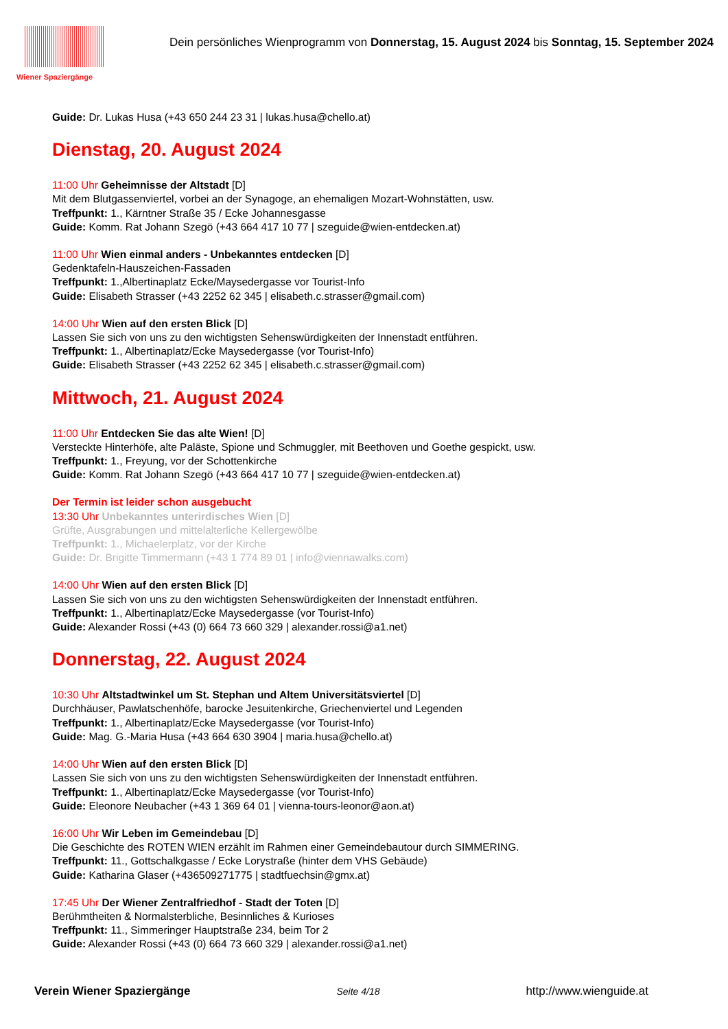Wiener Spaziergänge
Dein persönliches Wienprogramm von Donnerstag, 15. August 2024 bis Sonntag, 15. September 2024
Guide: Dr. Lukas Husa (+43 650 244 23 31 | lukas.husa@chello.at)
Dienstag, 20. August 2024
11:00 Uhr Geheimnisse der Altstadt [D]
Mit dem Blutgassenviertel, vorbei an der Synagoge, an ehemaligen Mozart-Wohnstätten, usw.
Treffpunkt: 1., Kärntner Straße 35 / Ecke Johannesgasse
Guide: Komm. Rat Johann Szegö (+43 664 417 10 77 | szeguide@wien-entdecken.at)
11:00 Uhr Wien einmal anders - Unbekanntes entdecken [D]
Gedenktafeln-Hauszeichen-Fassaden
Treffpunkt: 1.,Albertinaplatz Ecke/Maysedergasse vor Tourist-Info
Guide: Elisabeth Strasser (+43 2252 62 345 | elisabeth.c.strasser@gmail.com)
14:00 Uhr Wien auf den ersten Blick [D]
Lassen Sie sich von uns zu den wichtigsten Sehenswürdigkeiten der Innenstadt entführen.
Treffpunkt: 1., Albertinaplatz/Ecke Maysedergasse (vor Tourist-Info)
Guide: Elisabeth Strasser (+43 2252 62 345 | elisabeth.c.strasser@gmail.com)
Mittwoch, 21. August 2024
11:00 Uhr Entdecken Sie das alte Wien! [D]
Versteckte Hinterhöfe, alte Paläste, Spione und Schmuggler, mit Beethoven und Goethe gespickt, usw.
Treffpunkt: 1., Freyung, vor der Schottenkirche
Guide: Komm. Rat Johann Szegö (+43 664 417 10 77 | szeguide@wien-entdecken.at)
Der Termin ist leider schon ausgebucht
13:30 Uhr Unbekanntes unterirdisches Wien [D]
Grüfte, Ausgrabungen und mittelalterliche Kellergewölbe
Treffpunkt: 1., Michaelerplatz, vor der Kirche
Guide: Dr. Brigitte Timmermann (+43 1 774 89 01 | info@viennawalks.com)
14:00 Uhr Wien auf den ersten Blick [D]
Lassen Sie sich von uns zu den wichtigsten Sehenswürdigkeiten der Innenstadt entführen.
Treffpunkt: 1., Albertinaplatz/Ecke Maysedergasse (vor Tourist-Info)
Guide: Alexander Rossi (+43 (0) 664 73 660 329 | alexander.rossi@a1.net)
Donnerstag, 22. August 2024
10:30 Uhr Altstadtwinkel um St. Stephan und Altem Universitätsviertel [D]
Durchhäuser, Pawlatschenhöfe, barocke Jesuitenkirche, Griechenviertel und Legenden
Treffpunkt: 1., Albertinaplatz/Ecke Maysedergasse (vor Tourist-Info)
Guide: Mag. G.-Maria Husa (+43 664 630 3904 | maria.husa@chello.at)
14:00 Uhr Wien auf den ersten Blick [D]
Lassen Sie sich von uns zu den wichtigsten Sehenswürdigkeiten der Innenstadt entführen.
Treffpunkt: 1., Albertinaplatz/Ecke Maysedergasse (vor Tourist-Info)
Guide: Eleonore Neubacher (+43 1 369 64 01 | vienna-tours-leonor@aon.at)
16:00 Uhr Wir Leben im Gemeindebau [D]
Die Geschichte des ROTEN WIEN erzählt im Rahmen einer Gemeindebautour durch SIMMERING.
Treffpunkt: 11., Gottschalkgasse / Ecke Lorystraße (hinter dem VHS Gebäude)
Guide: Katharina Glaser (+436509271775 | stadtfuechsin@gmx.at)
17:45 Uhr Der Wiener Zentralfriedhof - Stadt der Toten [D]
Berühmtheiten & Normalsterbliche, Besinnliches & Kurioses
Treffpunkt: 11., Simmeringer Hauptstraße 234, beim Tor 2
Guide: Alexander Rossi (+43 (0) 664 73 660 329 | alexander.rossi@a1.net)
Verein Wiener Spaziergänge Seite 4/18 http://www.wienguide.at